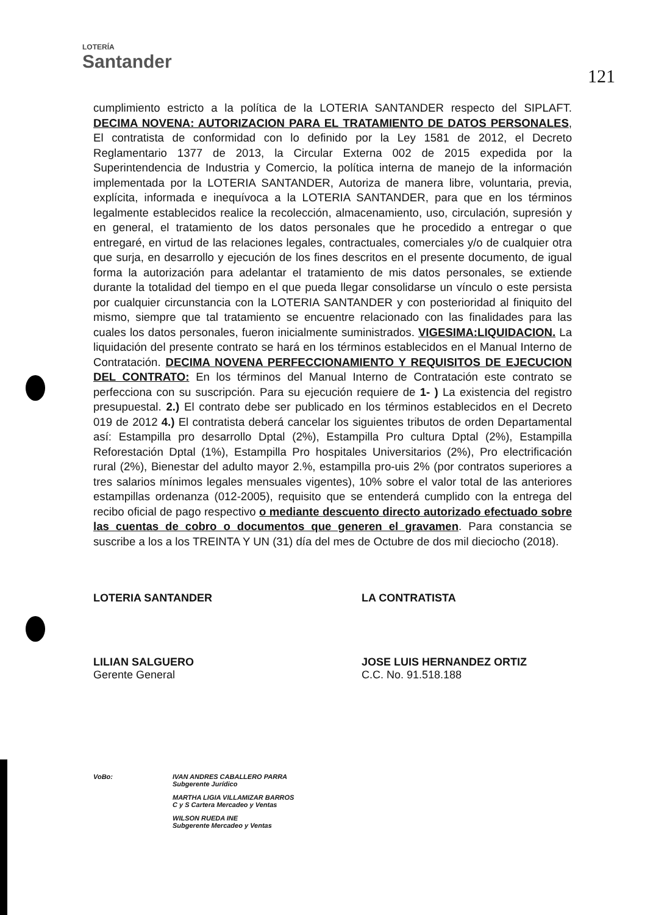LOTERÍA
Santander
121
cumplimiento estricto a la política de la LOTERIA SANTANDER respecto del SIPLAFT. DECIMA NOVENA: AUTORIZACION PARA EL TRATAMIENTO DE DATOS PERSONALES, El contratista de conformidad con lo definido por la Ley 1581 de 2012, el Decreto Reglamentario 1377 de 2013, la Circular Externa 002 de 2015 expedida por la Superintendencia de Industria y Comercio, la política interna de manejo de la información implementada por la LOTERIA SANTANDER, Autoriza de manera libre, voluntaria, previa, explícita, informada e inequívoca a la LOTERIA SANTANDER, para que en los términos legalmente establecidos realice la recolección, almacenamiento, uso, circulación, supresión y en general, el tratamiento de los datos personales que he procedido a entregar o que entregaré, en virtud de las relaciones legales, contractuales, comerciales y/o de cualquier otra que surja, en desarrollo y ejecución de los fines descritos en el presente documento, de igual forma la autorización para adelantar el tratamiento de mis datos personales, se extiende durante la totalidad del tiempo en el que pueda llegar consolidarse un vínculo o este persista por cualquier circunstancia con la LOTERIA SANTANDER y con posterioridad al finiquito del mismo, siempre que tal tratamiento se encuentre relacionado con las finalidades para las cuales los datos personales, fueron inicialmente suministrados. VIGESIMA:LIQUIDACION. La liquidación del presente contrato se hará en los términos establecidos en el Manual Interno de Contratación. DECIMA NOVENA PERFECCIONAMIENTO Y REQUISITOS DE EJECUCION DEL CONTRATO: En los términos del Manual Interno de Contratación este contrato se perfecciona con su suscripción. Para su ejecución requiere de 1- ) La existencia del registro presupuestal. 2.) El contrato debe ser publicado en los términos establecidos en el Decreto 019 de 2012 4.) El contratista deberá cancelar los siguientes tributos de orden Departamental así: Estampilla pro desarrollo Dptal (2%), Estampilla Pro cultura Dptal (2%), Estampilla Reforestación Dptal (1%), Estampilla Pro hospitales Universitarios (2%), Pro electrificación rural (2%), Bienestar del adulto mayor 2.%, estampilla pro-uis 2% (por contratos superiores a tres salarios mínimos legales mensuales vigentes), 10% sobre el valor total de las anteriores estampillas ordenanza (012-2005), requisito que se entenderá cumplido con la entrega del recibo oficial de pago respectivo o mediante descuento directo autorizado efectuado sobre las cuentas de cobro o documentos que generen el gravamen. Para constancia se suscribe a los a los TREINTA Y UN (31) día del mes de Octubre de dos mil dieciocho (2018).
LOTERIA SANTANDER
LILIAN SALGUERO
Gerente General
LA CONTRATISTA
JOSE LUIS HERNANDEZ ORTIZ
C.C. No. 91.518.188
VoBo: IVAN ANDRES CABALLERO PARRA
Subgerente Jurídico
MARTHA LIGIA VILLAMIZAR BARROS
C y S Cartera Mercadeo y Ventas
WILSON RUEDA INE
Subgerente Mercadeo y Ventas